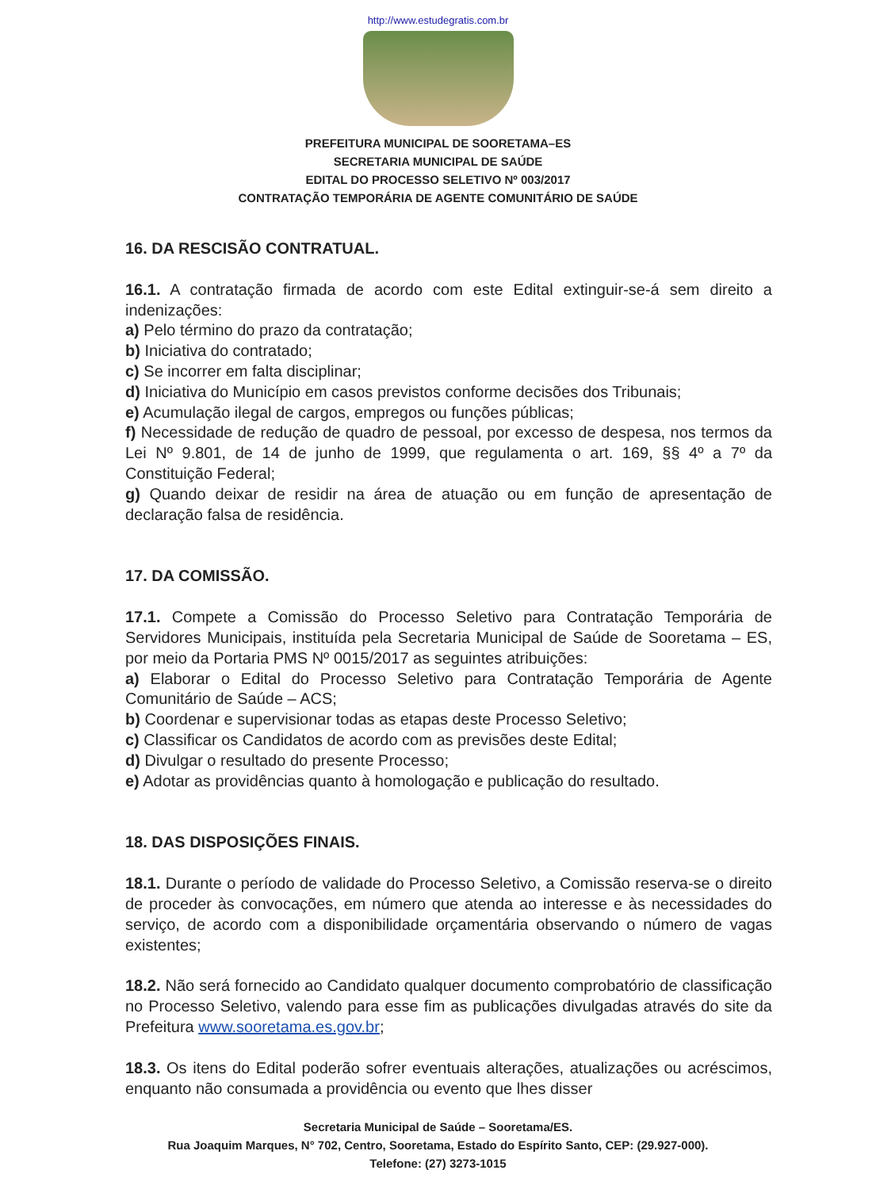http://www.estudegratis.com.br
PREFEITURA MUNICIPAL DE SOORETAMA–ES
SECRETARIA MUNICIPAL DE SAÚDE
EDITAL DO PROCESSO SELETIVO Nº 003/2017
CONTRATAÇÃO TEMPORÁRIA DE AGENTE COMUNITÁRIO DE SAÚDE
16. DA RESCISÃO CONTRATUAL.
16.1. A contratação firmada de acordo com este Edital extinguir-se-á sem direito a indenizações:
a) Pelo término do prazo da contratação;
b) Iniciativa do contratado;
c) Se incorrer em falta disciplinar;
d) Iniciativa do Município em casos previstos conforme decisões dos Tribunais;
e) Acumulação ilegal de cargos, empregos ou funções públicas;
f) Necessidade de redução de quadro de pessoal, por excesso de despesa, nos termos da Lei Nº 9.801, de 14 de junho de 1999, que regulamenta o art. 169, §§ 4º a 7º da Constituição Federal;
g) Quando deixar de residir na área de atuação ou em função de apresentação de declaração falsa de residência.
17. DA COMISSÃO.
17.1. Compete a Comissão do Processo Seletivo para Contratação Temporária de Servidores Municipais, instituída pela Secretaria Municipal de Saúde de Sooretama – ES, por meio da Portaria PMS Nº 0015/2017 as seguintes atribuições:
a) Elaborar o Edital do Processo Seletivo para Contratação Temporária de Agente Comunitário de Saúde – ACS;
b) Coordenar e supervisionar todas as etapas deste Processo Seletivo;
c) Classificar os Candidatos de acordo com as previsões deste Edital;
d) Divulgar o resultado do presente Processo;
e) Adotar as providências quanto à homologação e publicação do resultado.
18. DAS DISPOSIÇÕES FINAIS.
18.1. Durante o período de validade do Processo Seletivo, a Comissão reserva-se o direito de proceder às convocações, em número que atenda ao interesse e às necessidades do serviço, de acordo com a disponibilidade orçamentária observando o número de vagas existentes;
18.2. Não será fornecido ao Candidato qualquer documento comprobatório de classificação no Processo Seletivo, valendo para esse fim as publicações divulgadas através do site da Prefeitura www.sooretama.es.gov.br;
18.3. Os itens do Edital poderão sofrer eventuais alterações, atualizações ou acréscimos, enquanto não consumada a providência ou evento que lhes disser
Secretaria Municipal de Saúde – Sooretama/ES.
Rua Joaquim Marques, N° 702, Centro, Sooretama, Estado do Espírito Santo, CEP: (29.927-000).
Telefone: (27) 3273-1015